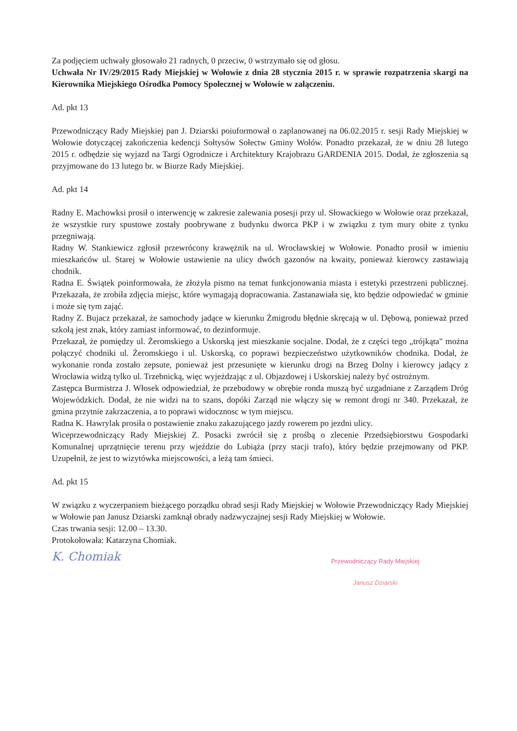Za podjęciem uchwały głosowało 21 radnych, 0 przeciw, 0 wstrzymało się od głosu.
Uchwała Nr IV/29/2015 Rady Miejskiej w Wołowie z dnia 28 stycznia 2015 r. w sprawie rozpatrzenia skargi na Kierownika Miejskiego Ośrodka Pomocy Społecznej w Wołowie w załączeniu.
Ad. pkt 13
Przewodniczący Rady Miejskiej pan J. Dziarski poiuformował o zaplanowanej na 06.02.2015 r. sesji Rady Miejskiej w Wołowie dotyczącej zakończenia kedencji Sołtysów Sołectw Gminy Wołów. Ponadto przekazał, że w dniu 28 lutego 2015 r. odbędzie się wyjazd na Targi Ogrodnicze i Architektury Krajobrazu GARDENIA 2015. Dodał, że zgłoszenia są przyjmowane do 13 lutego br. w Biurze Rady Miejskiej.
Ad. pkt 14
Radny E. Machowksi prosił o interwencję w zakresie zalewania posesji przy ul. Słowackiego w Wołowie oraz przekazał, że wszystkie rury spustowe zostały poobrywane z budynku dworca PKP i w związku z tym mury obite z tynku przegniwają.
Radny W. Stankiewicz zgłosił przewrócony krawężnik na ul. Wrocławskiej w Wołowie. Ponadto prosił w imieniu mieszkańców ul. Starej w Wołowie ustawienie na ulicy dwóch gazonów na kwaity, ponieważ kierowcy zastawiają chodnik.
Radna E. Świątek poinformowała, że złożyła pismo na temat funkcjonowania miasta i estetyki przestrzeni publicznej. Przekazała, że zrobiła zdjęcia miejsc, które wymagają dopracowania. Zastanawiała się, kto będzie odpowiedać w gminie i może się tym zająć.
Radny Z. Bujacz przekazał, że samochody jadące w kierunku Żmigrodu błędnie skręcają w ul. Dębową, ponieważ przed szkołą jest znak, który zamiast informować, to dezinformuje.
Przekazał, że pomiędzy ul. Żeromskiego a Uskorską jest mieszkanie socjalne. Dodał, że z części tego „trójkąta" można połączyć chodniki ul. Żeromskiego i ul. Uskorską, co poprawi bezpieczeństwo użytkowników chodnika. Dodał, że wykonanie ronda zostało zepsute, ponieważ jest przesunięte w kierunku drogi na Brzeg Dolny i kierowcy jadący z Wrocławia widzą tylko ul. Trzebnicką, więc wyjeżdzając z ul. Objazdowej i Uskorskiej należy być ostrożnym.
Zastępca Burmistrza J. Włosek odpowiedział, że przebudowy w obrębie ronda muszą być uzgadniane z Zarządem Dróg Wojewódzkich. Dodał, że nie widzi na to szans, dopóki Zarząd nie włączy się w remont drogi nr 340. Przekazał, że gmina przytnie zakrzaczenia, a to poprawi widocznosc w tym miejscu.
Radna K. Hawrylak prosiła o postawienie znaku zakazującego jazdy rowerem po jezdni ulicy.
Wiceprzewodniczący Rady Miejskiej Z. Posacki zwrócił się z prośbą o zlecenie Przedsiębiorstwu Gospodarki Komunalnej uprzątnięcie terenu przy wjeździe do Lubiąża (przy stacji trafo), który będzie przejmowany od PKP. Uzupełnił, że jest to wizytówka miejscowości, a leżą tam śmieci.
Ad. pkt 15
W związku z wyczerpaniem bieżącego porządku obrad sesji Rady Miejskiej w Wołowie Przewodniczący Rady Miejskiej w Wołowie pan Janusz Dziarski zamknął obrady nadzwyczajnej sesji Rady Miejskiej w Wołowie.
Czas trwania sesji: 12.00 – 13.30.
Protokołowała: Katarzyna Chomiak.
K. Chomiak
Przewodniczący Rady Miejskiej
Janusz Dziarski